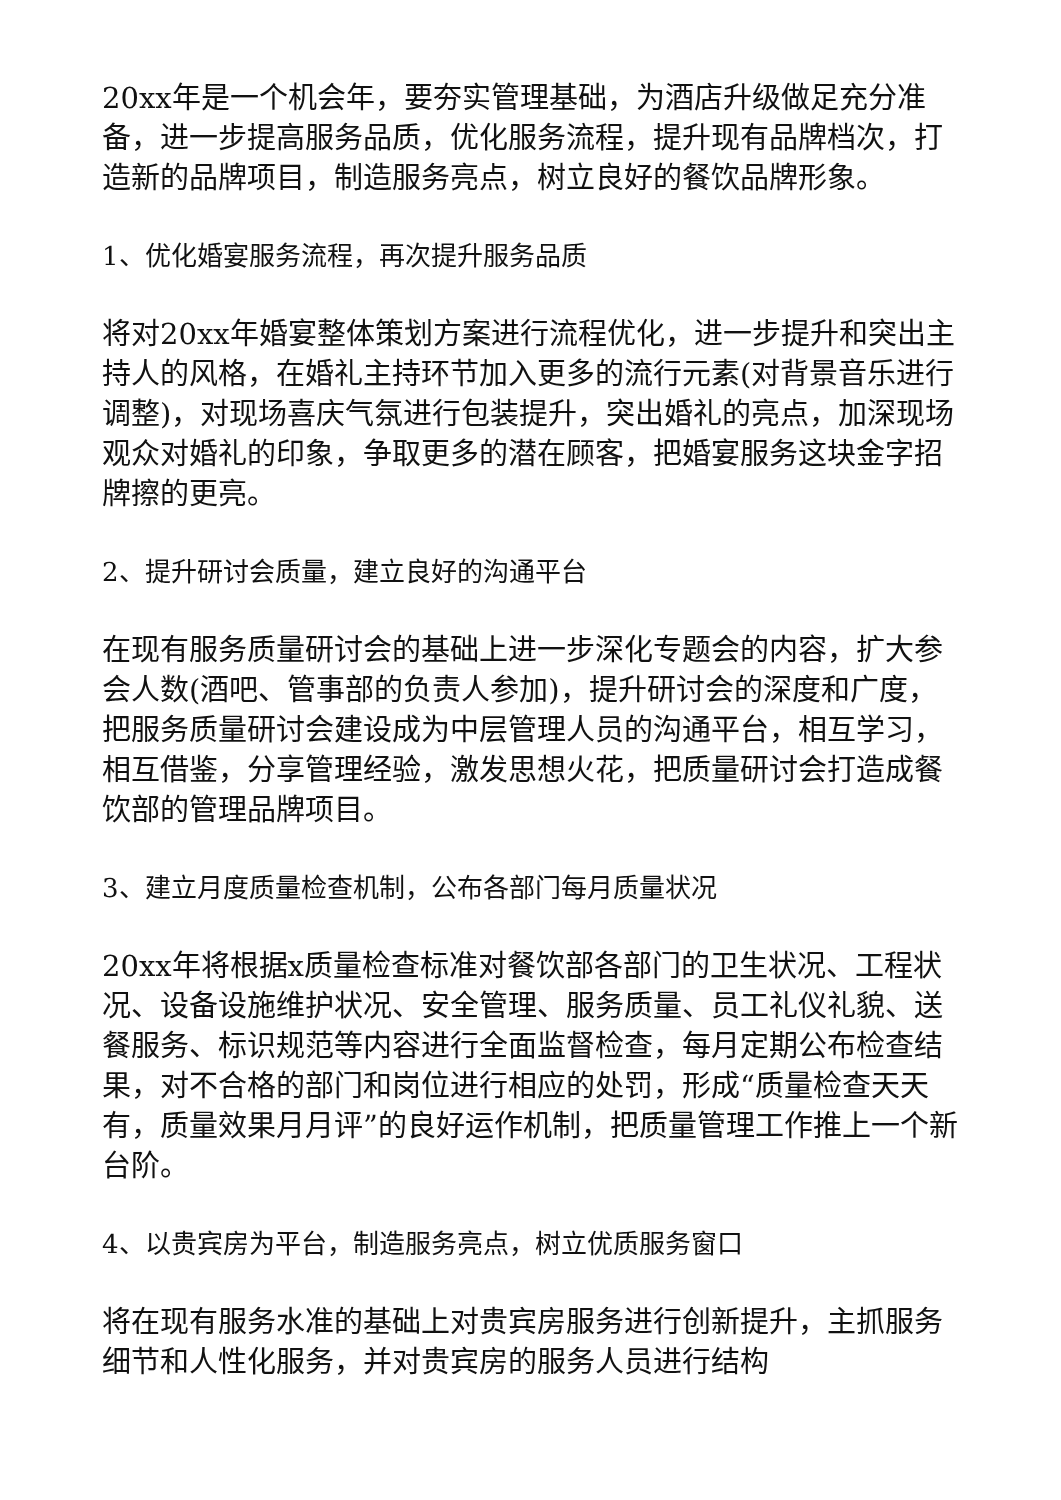20xx年是一个机会年，要夯实管理基础，为酒店升级做足充分准备，进一步提高服务品质，优化服务流程，提升现有品牌档次，打造新的品牌项目，制造服务亮点，树立良好的餐饮品牌形象。
1、优化婚宴服务流程，再次提升服务品质
将对20xx年婚宴整体策划方案进行流程优化，进一步提升和突出主持人的风格，在婚礼主持环节加入更多的流行元素(对背景音乐进行调整)，对现场喜庆气氛进行包装提升，突出婚礼的亮点，加深现场观众对婚礼的印象，争取更多的潜在顾客，把婚宴服务这块金字招牌擦的更亮。
2、提升研讨会质量，建立良好的沟通平台
在现有服务质量研讨会的基础上进一步深化专题会的内容，扩大参会人数(酒吧、管事部的负责人参加)，提升研讨会的深度和广度，把服务质量研讨会建设成为中层管理人员的沟通平台，相互学习，相互借鉴，分享管理经验，激发思想火花，把质量研讨会打造成餐饮部的管理品牌项目。
3、建立月度质量检查机制，公布各部门每月质量状况
20xx年将根据x质量检查标准对餐饮部各部门的卫生状况、工程状况、设备设施维护状况、安全管理、服务质量、员工礼仪礼貌、送餐服务、标识规范等内容进行全面监督检查，每月定期公布检查结果，对不合格的部门和岗位进行相应的处罚，形成“质量检查天天有，质量效果月月评”的良好运作机制，把质量管理工作推上一个新台阶。
4、以贵宾房为平台，制造服务亮点，树立优质服务窗口
将在现有服务水准的基础上对贵宾房服务进行创新提升，主抓服务细节和人性化服务，并对贵宾房的服务人员进行结构